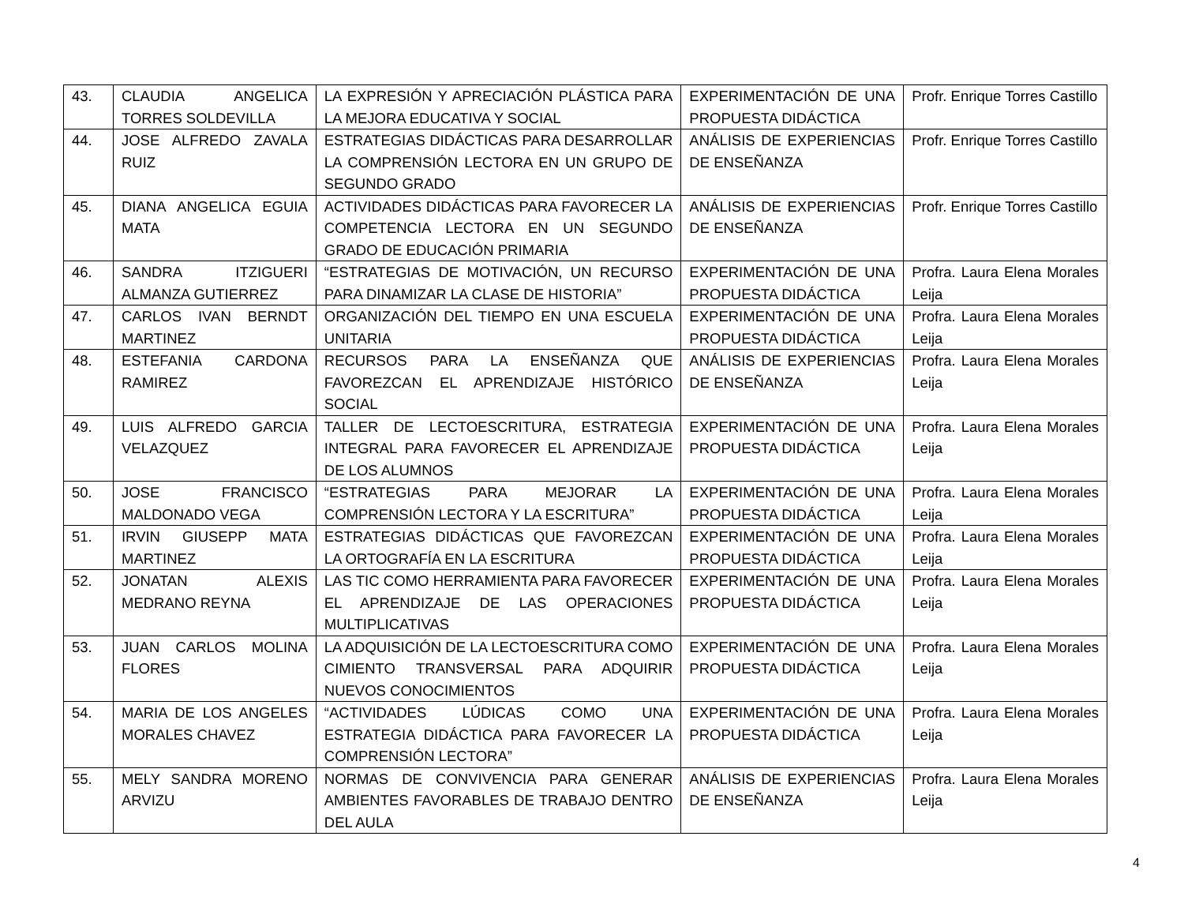| 43. | CLAUDIA ANGELICA TORRES SOLDEVILLA | LA EXPRESIÓN Y APRECIACIÓN PLÁSTICA PARA LA MEJORA EDUCATIVA Y SOCIAL | EXPERIMENTACIÓN DE UNA PROPUESTA DIDÁCTICA | Profr. Enrique Torres Castillo |
| 44. | JOSE ALFREDO ZAVALA RUIZ | ESTRATEGIAS DIDÁCTICAS PARA DESARROLLAR LA COMPRENSIÓN LECTORA EN UN GRUPO DE SEGUNDO GRADO | ANÁLISIS DE EXPERIENCIAS DE ENSEÑANZA | Profr. Enrique Torres Castillo |
| 45. | DIANA ANGELICA EGUIA MATA | ACTIVIDADES DIDÁCTICAS PARA FAVORECER LA COMPETENCIA LECTORA EN UN SEGUNDO GRADO DE EDUCACIÓN PRIMARIA | ANÁLISIS DE EXPERIENCIAS DE ENSEÑANZA | Profr. Enrique Torres Castillo |
| 46. | SANDRA ITZIGUERI ALMANZA GUTIERREZ | “ESTRATEGIAS DE MOTIVACIÓN, UN RECURSO PARA DINAMIZAR LA CLASE DE HISTORIA” | EXPERIMENTACIÓN DE UNA PROPUESTA DIDÁCTICA | Profra. Laura Elena Morales Leija |
| 47. | CARLOS IVAN BERNDT MARTINEZ | ORGANIZACIÓN DEL TIEMPO EN UNA ESCUELA UNITARIA | EXPERIMENTACIÓN DE UNA PROPUESTA DIDÁCTICA | Profra. Laura Elena Morales Leija |
| 48. | ESTEFANIA CARDONA RAMIREZ | RECURSOS PARA LA ENSEÑANZA QUE FAVOREZCAN EL APRENDIZAJE HISTÓRICO SOCIAL | ANÁLISIS DE EXPERIENCIAS DE ENSEÑANZA | Profra. Laura Elena Morales Leija |
| 49. | LUIS ALFREDO GARCIA VELAZQUEZ | TALLER DE LECTOESCRITURA, ESTRATEGIA INTEGRAL PARA FAVORECER EL APRENDIZAJE DE LOS ALUMNOS | EXPERIMENTACIÓN DE UNA PROPUESTA DIDÁCTICA | Profra. Laura Elena Morales Leija |
| 50. | JOSE FRANCISCO MALDONADO VEGA | “ESTRATEGIAS PARA MEJORAR LA COMPRENSIÓN LECTORA Y LA ESCRITURA” | EXPERIMENTACIÓN DE UNA PROPUESTA DIDÁCTICA | Profra. Laura Elena Morales Leija |
| 51. | IRVIN GIUSEPP MATA MARTINEZ | ESTRATEGIAS DIDÁCTICAS QUE FAVOREZCAN LA ORTOGRAFÍA EN LA ESCRITURA | EXPERIMENTACIÓN DE UNA PROPUESTA DIDÁCTICA | Profra. Laura Elena Morales Leija |
| 52. | JONATAN ALEXIS MEDRANO REYNA | LAS TIC COMO HERRAMIENTA PARA FAVORECER EL APRENDIZAJE DE LAS OPERACIONES MULTIPLICATIVAS | EXPERIMENTACIÓN DE UNA PROPUESTA DIDÁCTICA | Profra. Laura Elena Morales Leija |
| 53. | JUAN CARLOS MOLINA FLORES | LA ADQUISICIÓN DE LA LECTOESCRITURA COMO CIMIENTO TRANSVERSAL PARA ADQUIRIR NUEVOS CONOCIMIENTOS | EXPERIMENTACIÓN DE UNA PROPUESTA DIDÁCTICA | Profra. Laura Elena Morales Leija |
| 54. | MARIA DE LOS ANGELES MORALES CHAVEZ | “ACTIVIDADES LÚDICAS COMO UNA ESTRATEGIA DIDÁCTICA PARA FAVORECER LA COMPRENSIÓN LECTORA” | EXPERIMENTACIÓN DE UNA PROPUESTA DIDÁCTICA | Profra. Laura Elena Morales Leija |
| 55. | MELY SANDRA MORENO ARVIZU | NORMAS DE CONVIVENCIA PARA GENERAR AMBIENTES FAVORABLES DE TRABAJO DENTRO DEL AULA | ANÁLISIS DE EXPERIENCIAS DE ENSEÑANZA | Profra. Laura Elena Morales Leija |
4